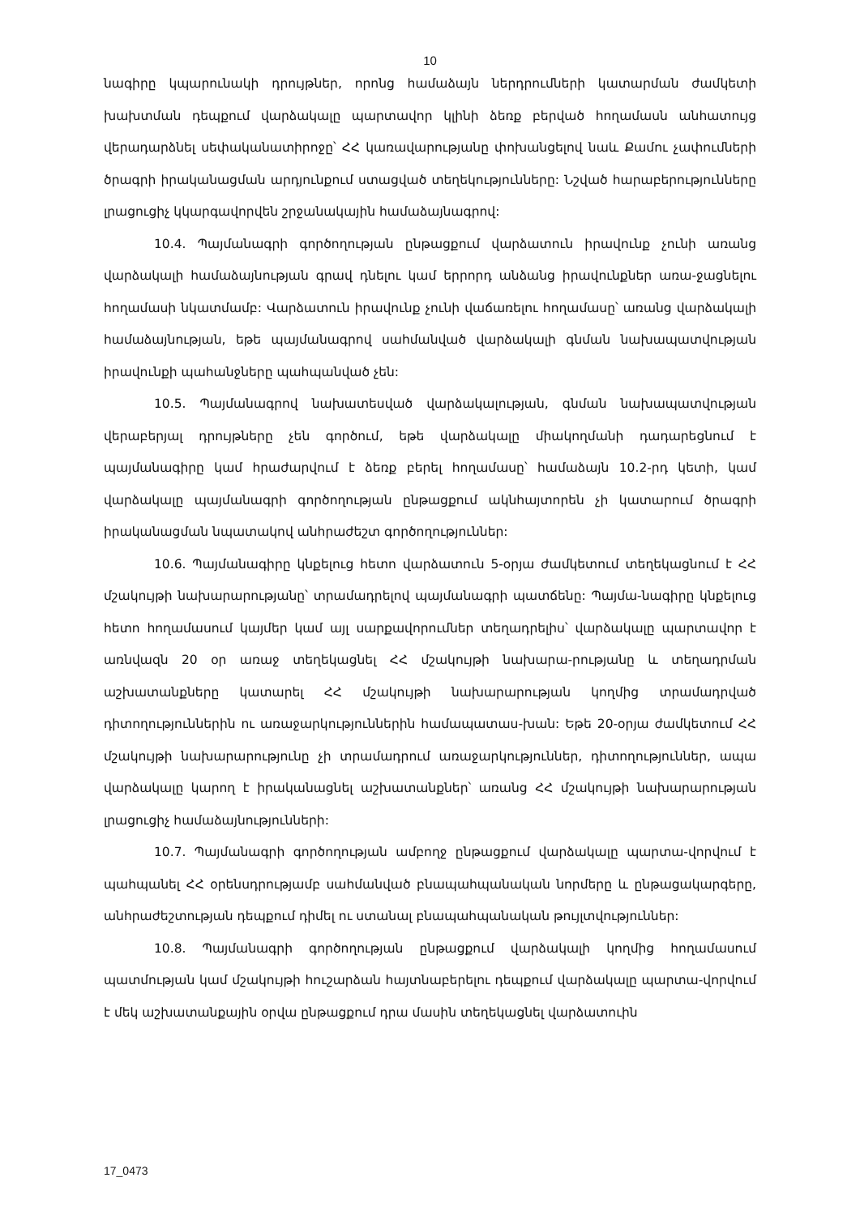10
նագիրը կպարունակի դրույթներ, որոնց համաձայն ներդրումների կատարման ժամկետի խախտման դեպքում վարձակալը պարտավոր կլինի ձեռք բերված հողամասն անհատույց վերադարձնել սեփականատիրոջը՝ ՀՀ կառավարությանը փոխանցելով նաև Քամու չափումների ծրագրի իրականացման արդյունքում ստացված տեղեկությունները: Նշված հարաբերությունները լրացուցիչ կկարգավորվեն շրջանակային համաձայնագրով:
10.4. Պայմանագրի գործողության ընթացքում վարձատուն իրավունք չունի առանց վարձակալի համաձայնության գրավ դնելու կամ երրորդ անձանց իրավունքներ առա-ջացնելու հողամասի նկատմամբ: Վարձատուն իրավունք չունի վաճառելու հողամասը՝ առանց վարձակալի համաձայնության, եթե պայմանագրով սահմանված վարձակալի գնման նախապատվության իրավունքի պահանջները պահպանված չեն:
10.5. Պայմանագրով նախատեսված վարձակալության, գնման նախապատվության վերաբերյալ դրույթները չեն գործում, եթե վարձակալը միակողմանի դադարեցնում է պայմանագիրը կամ հրաժարվում է ձեռք բերել հողամասը՝ համաձայն 10.2-րդ կետի, կամ վարձակալը պայմանագրի գործողության ընթացքում ակնհայտորեն չի կատարում ծրագրի իրականացման նպատակով անհրաժեշտ գործողություններ:
10.6. Պայմանագիրը կնքելուց հետո վարձատուն 5-օրյա ժամկետում տեղեկացնում է ՀՀ մշակույթի նախարարությանը՝ տրամադրելով պայմանագրի պատճենը: Պայմա-նագիրը կնքելուց հետո հողամասում կայմեր կամ այլ սարքավորումներ տեղադրելիս՝ վարձակալը պարտավոր է առնվազն 20 օր առաջ տեղեկացնել ՀՀ մշակույթի նախարա-րությանը և տեղադրման աշխատանքները կատարել ՀՀ մշակույթի նախարարության կողմից տրամադրված դիտողություններին ու առաջարկություններին համապատաս-խան: Եթե 20-օրյա ժամկետում ՀՀ մշակույթի նախարարությունը չի տրամադրում առաջարկություններ, դիտողություններ, ապա վարձակալը կարող է իրականացնել աշխատանքներ՝ առանց ՀՀ մշակույթի նախարարության լրացուցիչ համաձայնությունների:
10.7. Պայմանագրի գործողության ամբողջ ընթացքում վարձակալը պարտա-վորվում է պահպանել ՀՀ օրենսդրությամբ սահմանված բնապահպանական նորմերը և ընթացակարգերը, անհրաժեշտության դեպքում դիմել ու ստանալ բնապահպանական թույլտվություններ:
10.8. Պայմանագրի գործողության ընթացքում վարձակալի կողմից հողամասում պատմության կամ մշակույթի հուշարձան հայտնաբերելու դեպքում վարձակալը պարտա-վորվում է մեկ աշխատանքային օրվա ընթացքում դրա մասին տեղեկացնել վարձատուին
17_0473